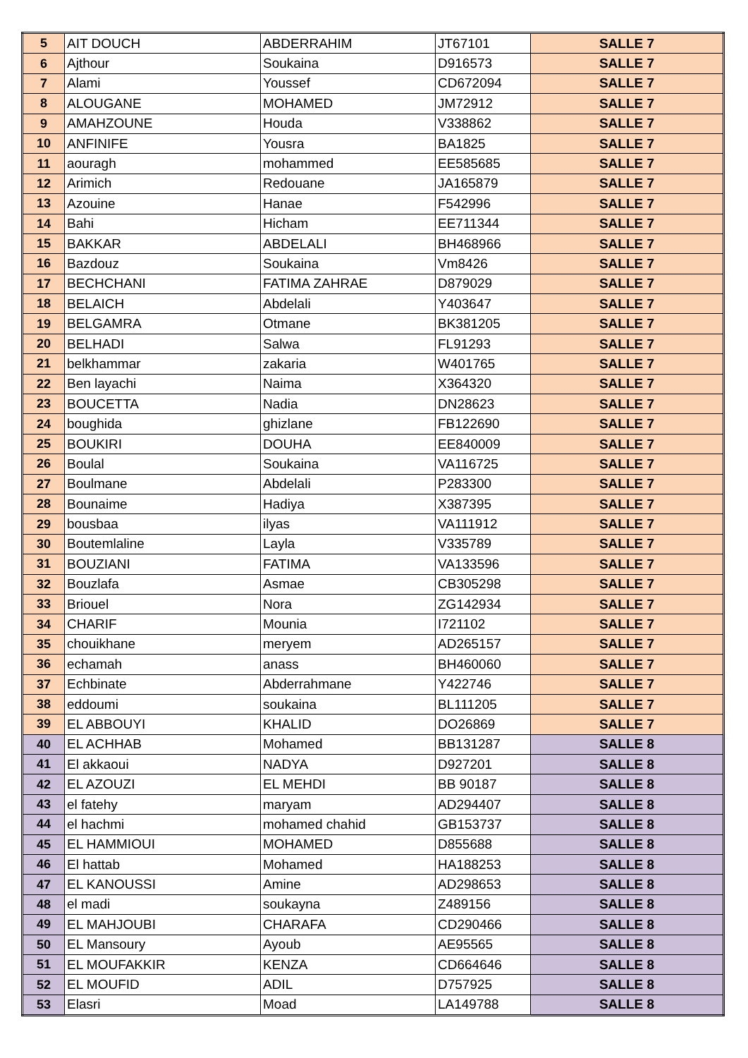| 5 | AIT DOUCH | ABDERRAHIM | JT67101 | SALLE 7 |
| 6 | Ajthour | Soukaina | D916573 | SALLE 7 |
| 7 | Alami | Youssef | CD672094 | SALLE 7 |
| 8 | ALOUGANE | MOHAMED | JM72912 | SALLE 7 |
| 9 | AMAHZOUNE | Houda | V338862 | SALLE 7 |
| 10 | ANFINIFE | Yousra | BA1825 | SALLE 7 |
| 11 | aouragh | mohammed | EE585685 | SALLE 7 |
| 12 | Arimich | Redouane | JA165879 | SALLE 7 |
| 13 | Azouine | Hanae | F542996 | SALLE 7 |
| 14 | Bahi | Hicham | EE711344 | SALLE 7 |
| 15 | BAKKAR | ABDELALI | BH468966 | SALLE 7 |
| 16 | Bazdouz | Soukaina | Vm8426 | SALLE 7 |
| 17 | BECHCHANI | FATIMA ZAHRAE | D879029 | SALLE 7 |
| 18 | BELAICH | Abdelali | Y403647 | SALLE 7 |
| 19 | BELGAMRA | Otmane | BK381205 | SALLE 7 |
| 20 | BELHADI | Salwa | FL91293 | SALLE 7 |
| 21 | belkhammar | zakaria | W401765 | SALLE 7 |
| 22 | Ben layachi | Naima | X364320 | SALLE 7 |
| 23 | BOUCETTA | Nadia | DN28623 | SALLE 7 |
| 24 | boughida | ghizlane | FB122690 | SALLE 7 |
| 25 | BOUKIRI | DOUHA | EE840009 | SALLE 7 |
| 26 | Boulal | Soukaina | VA116725 | SALLE 7 |
| 27 | Boulmane | Abdelali | P283300 | SALLE 7 |
| 28 | Bounaime | Hadiya | X387395 | SALLE 7 |
| 29 | bousbaa | ilyas | VA111912 | SALLE 7 |
| 30 | Boutemlaline | Layla | V335789 | SALLE 7 |
| 31 | BOUZIANI | FATIMA | VA133596 | SALLE 7 |
| 32 | Bouzlafa | Asmae | CB305298 | SALLE 7 |
| 33 | Briouel | Nora | ZG142934 | SALLE 7 |
| 34 | CHARIF | Mounia | I721102 | SALLE 7 |
| 35 | chouikhane | meryem | AD265157 | SALLE 7 |
| 36 | echamah | anass | BH460060 | SALLE 7 |
| 37 | Echbinate | Abderrahmane | Y422746 | SALLE 7 |
| 38 | eddoumi | soukaina | BL111205 | SALLE 7 |
| 39 | EL ABBOUYI | KHALID | DO26869 | SALLE 7 |
| 40 | EL ACHHAB | Mohamed | BB131287 | SALLE 8 |
| 41 | El akkaoui | NADYA | D927201 | SALLE 8 |
| 42 | EL AZOUZI | EL MEHDI | BB 90187 | SALLE 8 |
| 43 | el fatehy | maryam | AD294407 | SALLE 8 |
| 44 | el hachmi | mohamed chahid | GB153737 | SALLE 8 |
| 45 | EL HAMMIOUI | MOHAMED | D855688 | SALLE 8 |
| 46 | El hattab | Mohamed | HA188253 | SALLE 8 |
| 47 | EL KANOUSSI | Amine | AD298653 | SALLE 8 |
| 48 | el madi | soukayna | Z489156 | SALLE 8 |
| 49 | EL MAHJOUBI | CHARAFA | CD290466 | SALLE 8 |
| 50 | EL Mansoury | Ayoub | AE95565 | SALLE 8 |
| 51 | EL MOUFAKKIR | KENZA | CD664646 | SALLE 8 |
| 52 | EL MOUFID | ADIL | D757925 | SALLE 8 |
| 53 | Elasri | Moad | LA149788 | SALLE 8 |